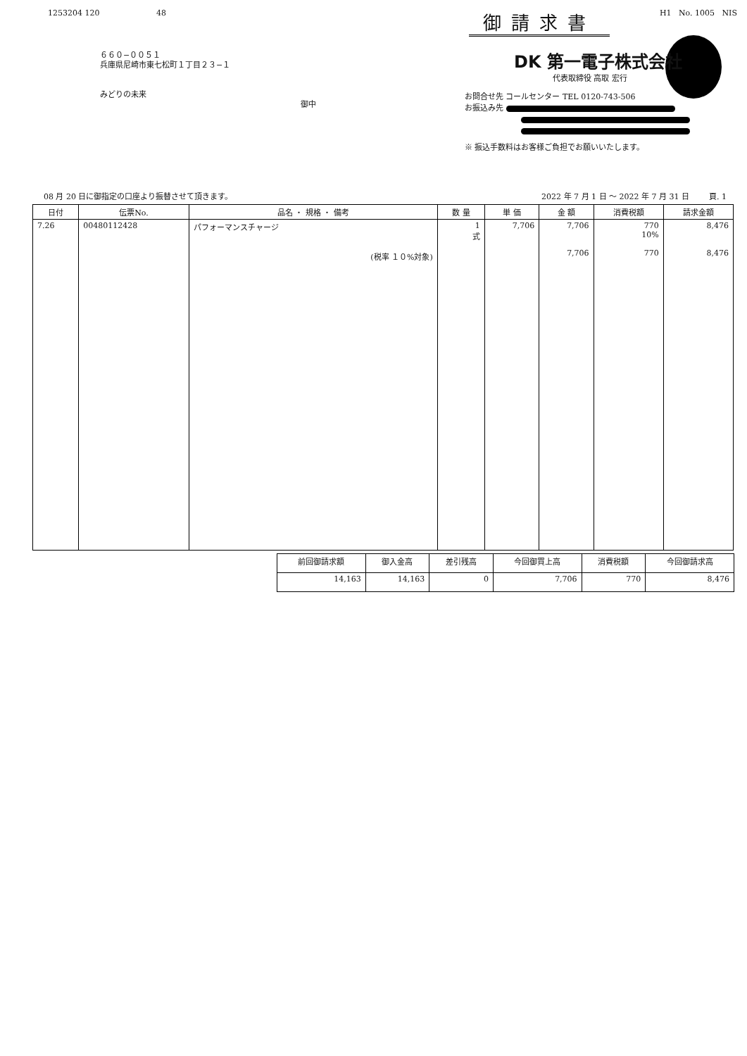1253204 120 48 御請求書 H1 No. 1005 NIS
６６０−００５１
兵庫県尼崎市東七松町１丁目２３−１
みどりの未来
御中
DK 第一電子株式会社
代表取締役 高取 宏行
お問合せ先 コールセンター TEL 0120-743-506
お振込み先
※ 振込手数料はお客様ご負担でお願いいたします。
08 月 20 日に御指定の口座より振替させて頂きます。 2022 年 7 月 1 日 〜 2022 年 7 月 31 日 頁. 1
| 日付 | 伝票No. | 品名 ・ 規格 ・ 備考 | 数 量 | 単 価 | 金 額 | 消費税額 | 請求金額 |
| --- | --- | --- | --- | --- | --- | --- | --- |
| 7.26 | 00480112428 | パフォーマンスチャージ (税率 １０%対象) | 1 式 | 7,706 | 7,706 7,706 | 770 10% 770 | 8,476 8,476 |
| 前回御請求額 | 御入金高 | 差引残高 | 今回御買上高 | 消費税額 | 今回御請求高 |
| --- | --- | --- | --- | --- | --- |
| 14,163 | 14,163 | 0 | 7,706 | 770 | 8,476 |